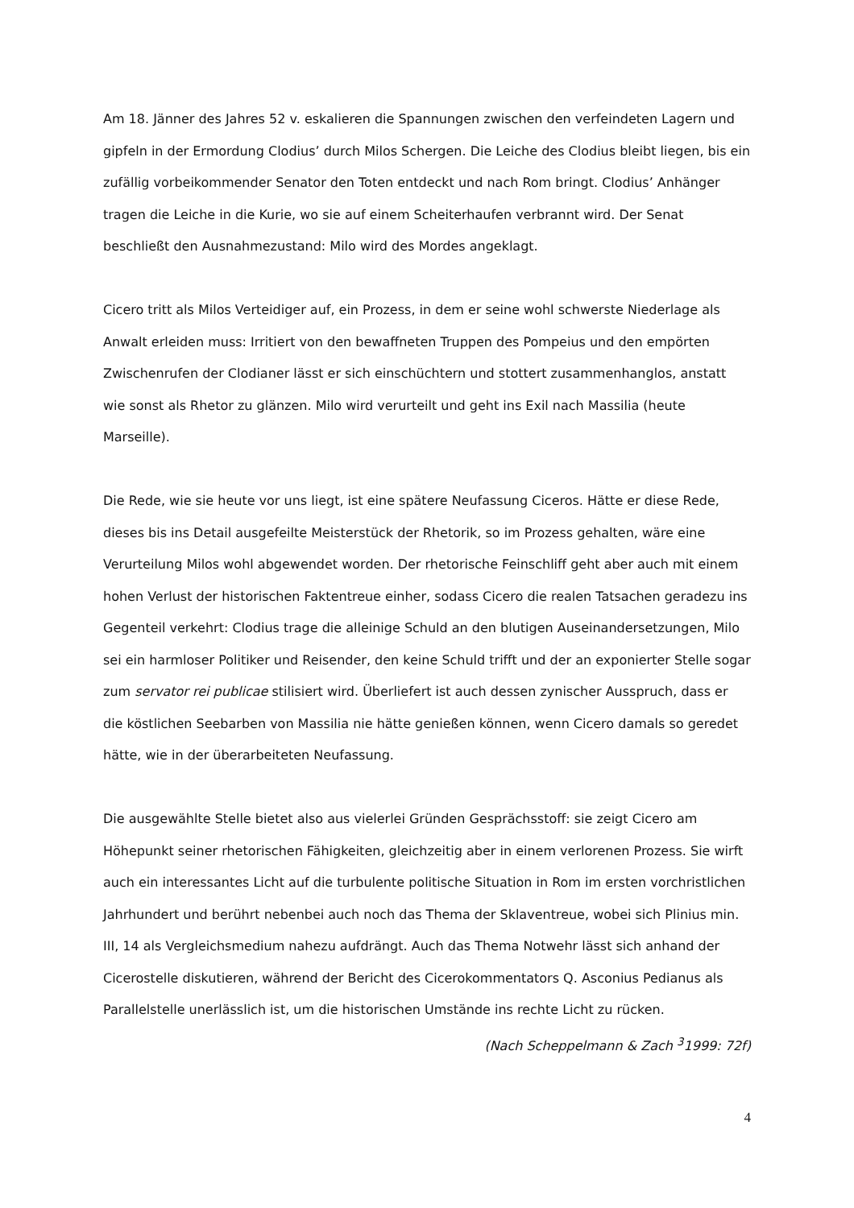Am 18. Jänner des Jahres 52 v. eskalieren die Spannungen zwischen den verfeindeten Lagern und gipfeln in der Ermordung Clodius’ durch Milos Schergen. Die Leiche des Clodius bleibt liegen, bis ein zufällig vorbeikommender Senator den Toten entdeckt und nach Rom bringt. Clodius’ Anhänger tragen die Leiche in die Kurie, wo sie auf einem Scheiterhaufen verbrannt wird. Der Senat beschließt den Ausnahmezustand: Milo wird des Mordes angeklagt.
Cicero tritt als Milos Verteidiger auf, ein Prozess, in dem er seine wohl schwerste Niederlage als Anwalt erleiden muss: Irritiert von den bewaffneten Truppen des Pompeius und den empörten Zwischenrufen der Clodianer lässt er sich einschüchtern und stottert zusammenhanglos, anstatt wie sonst als Rhetor zu glänzen. Milo wird verurteilt und geht ins Exil nach Massilia (heute Marseille).
Die Rede, wie sie heute vor uns liegt, ist eine spätere Neufassung Ciceros. Hätte er diese Rede, dieses bis ins Detail ausgefeilte Meisterstück der Rhetorik, so im Prozess gehalten, wäre eine Verurteilung Milos wohl abgewendet worden. Der rhetorische Feinschliff geht aber auch mit einem hohen Verlust der historischen Faktentreue einher, sodass Cicero die realen Tatsachen geradezu ins Gegenteil verkehrt: Clodius trage die alleinige Schuld an den blutigen Auseinandersetzungen, Milo sei ein harmloser Politiker und Reisender, den keine Schuld trifft und der an exponierter Stelle sogar zum servator rei publicae stilisiert wird. Überliefert ist auch dessen zynischer Ausspruch, dass er die köstlichen Seebarben von Massilia nie hätte genießen können, wenn Cicero damals so geredet hätte, wie in der überarbeiteten Neufassung.
Die ausgewählte Stelle bietet also aus vielerlei Gründen Gesprächsstoff: sie zeigt Cicero am Höhepunkt seiner rhetorischen Fähigkeiten, gleichzeitig aber in einem verlorenen Prozess. Sie wirft auch ein interessantes Licht auf die turbulente politische Situation in Rom im ersten vorchristlichen Jahrhundert und berührt nebenbei auch noch das Thema der Sklaventreue, wobei sich Plinius min. III, 14 als Vergleichsmedium nahezu aufdrängt. Auch das Thema Notwehr lässt sich anhand der Cicerostelle diskutieren, während der Bericht des Cicerokommentators Q. Asconius Pedianus als Parallelstelle unerlässlich ist, um die historischen Umstände ins rechte Licht zu rücken.
(Nach Scheppelmann & Zach <sup>3</sup>1999: 72f)
4